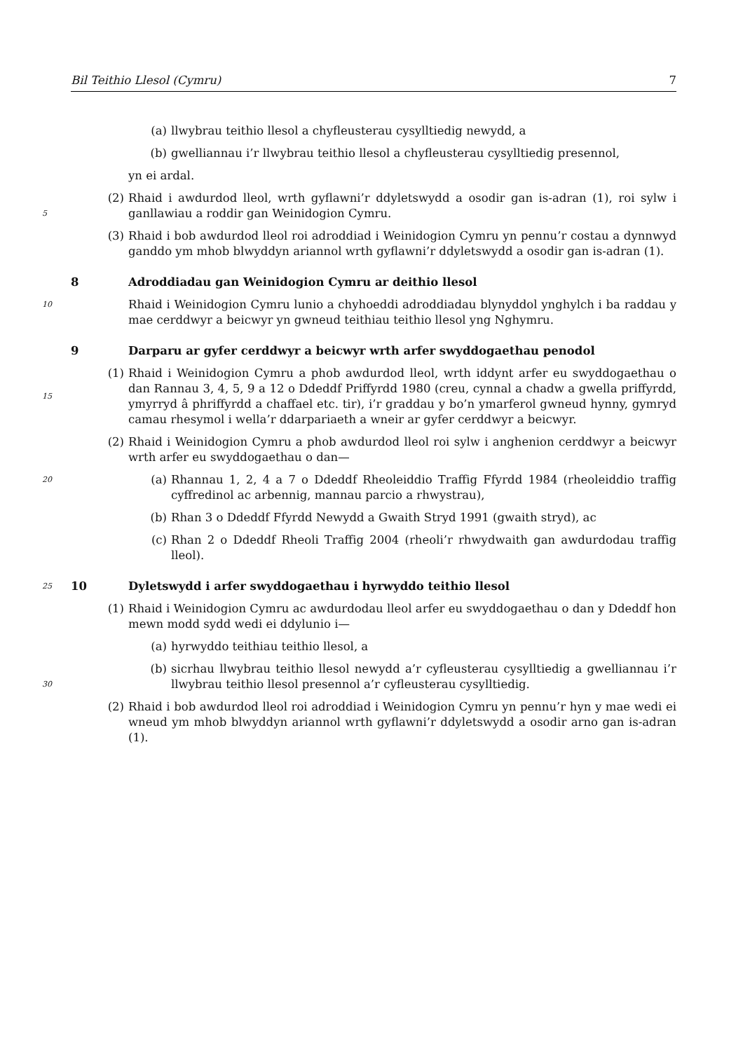Bil Teithio Llesol (Cymru) 7
(a) llwybrau teithio llesol a chyfleusterau cysylltiedig newydd, a
(b) gwelliannau i’r llwybrau teithio llesol a chyfleusterau cysylltiedig presennol,
yn ei ardal.
5
(2) Rhaid i awdurdod lleol, wrth gyflawni’r ddyletswydd a osodir gan is-adran (1), roi sylw i ganllawiau a roddir gan Weinidogion Cymru.
(3) Rhaid i bob awdurdod lleol roi adroddiad i Weinidogion Cymru yn pennu’r costau a dynnwyd ganddo ym mhob blwyddyn ariannol wrth gyflawni’r ddyletswydd a osodir gan is-adran (1).
8 Adroddiadau gan Weinidogion Cymru ar deithio llesol
10
Rhaid i Weinidogion Cymru lunio a chyhoeddi adroddiadau blynyddol ynghylch i ba raddau y mae cerddwyr a beicwyr yn gwneud teithiau teithio llesol yng Nghymru.
9 Darparu ar gyfer cerddwyr a beicwyr wrth arfer swyddogaethau penodol
15
(1) Rhaid i Weinidogion Cymru a phob awdurdod lleol, wrth iddynt arfer eu swyddogaethau o dan Rannau 3, 4, 5, 9 a 12 o Ddeddf Priffyrdd 1980 (creu, cynnal a chadw a gwella priffyrdd, ymyrryd â phriffyrdd a chaffael etc. tir), i’r graddau y bo’n ymarferol gwneud hynny, gymryd camau rhesymol i wella’r ddarpariaeth a wneir ar gyfer cerddwyr a beicwyr.
(2) Rhaid i Weinidogion Cymru a phob awdurdod lleol roi sylw i anghenion cerddwyr a beicwyr wrth arfer eu swyddogaethau o dan—
20
(a) Rhannau 1, 2, 4 a 7 o Ddeddf Rheoleiddio Traffig Ffyrdd 1984 (rheoleiddio traffig cyffredinol ac arbennig, mannau parcio a rhwystrau),
(b) Rhan 3 o Ddeddf Ffyrdd Newydd a Gwaith Stryd 1991 (gwaith stryd), ac
(c) Rhan 2 o Ddeddf Rheoli Traffig 2004 (rheoli’r rhwydwaith gan awdurdodau traffig lleol).
25
10 Dyletswydd i arfer swyddogaethau i hyrwyddo teithio llesol
(1) Rhaid i Weinidogion Cymru ac awdurdodau lleol arfer eu swyddogaethau o dan y Ddeddf hon mewn modd sydd wedi ei ddylunio i—
(a) hyrwyddo teithiau teithio llesol, a
30
(b) sicrhau llwybrau teithio llesol newydd a’r cyfleusterau cysylltiedig a gwelliannau i’r llwybrau teithio llesol presennol a’r cyfleusterau cysylltiedig.
(2) Rhaid i bob awdurdod lleol roi adroddiad i Weinidogion Cymru yn pennu’r hyn y mae wedi ei wneud ym mhob blwyddyn ariannol wrth gyflawni’r ddyletswydd a osodir arno gan is-adran (1).